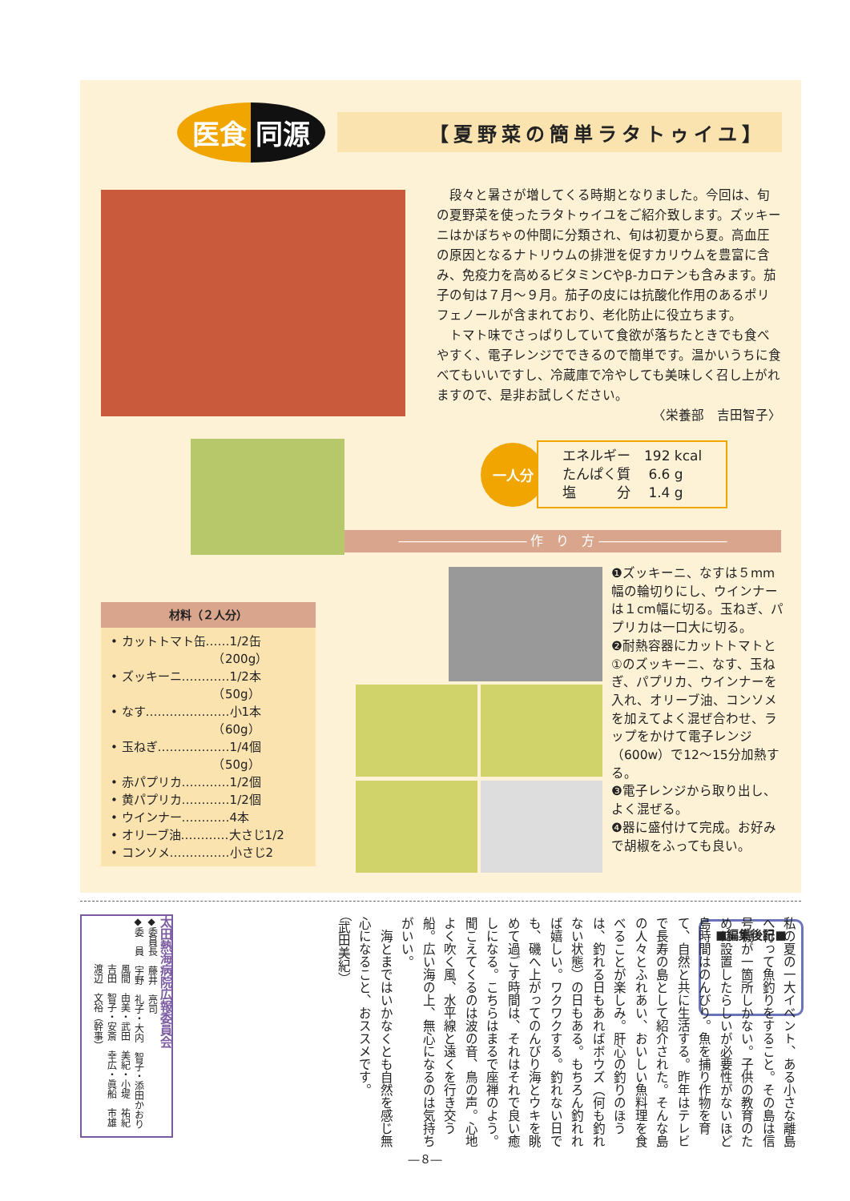医食 同源
【夏野菜の簡単ラタトゥイユ】
　段々と暑さが増してくる時期となりました。今回は、旬の夏野菜を使ったラタトゥイユをご紹介致します。ズッキーニはかぼちゃの仲間に分類され、旬は初夏から夏。高血圧の原因となるナトリウムの排泄を促すカリウムを豊富に含み、免疫力を高めるビタミンCやβ-カロテンも含みます。茄子の旬は７月～９月。茄子の皮には抗酸化作用のあるポリフェノールが含まれており、老化防止に役立ちます。
　トマト味でさっぱりしていて食欲が落ちたときでも食べやすく、電子レンジでできるので簡単です。温かいうちに食べてもいいですし、冷蔵庫で冷やしても美味しく召し上がれますので、是非お試しください。
〈栄養部　吉田智子〉
一人分
エネルギー　192 kcal
たんぱく質　 6.6 g
塩　　　分　 1.4 g
―――――――――― 作　り　方 ――――――――――
材料（２人分）
• カットトマト缶……1/2缶
　　　　　　　　　（200g）
• ズッキーニ…………1/2本
　　　　　　　　　（50g）
• なす…………………小1本
　　　　　　　　　（60g）
• 玉ねぎ………………1/4個
　　　　　　　　　（50g）
• 赤パプリカ…………1/2個
• 黄パプリカ…………1/2個
• ウインナー…………4本
• オリーブ油…………大さじ1/2
• コンソメ……………小さじ2
❶ズッキーニ、なすは５mm幅の輪切りにし、ウインナーは１cm幅に切る。玉ねぎ、パプリカは一口大に切る。
❷耐熱容器にカットトマトと①のズッキーニ、なす、玉ねぎ、パプリカ、ウインナーを入れ、オリーブ油、コンソメを加えてよく混ぜ合わせ、ラップをかけて電子レンジ（600w）で12～15分加熱する。
❸電子レンジから取り出し、よく混ぜる。
❹器に盛付けて完成。お好みで胡椒をふっても良い。
■編集後記■
私の夏の一大イベント、ある小さな離島へ行って魚釣りをすること。その島は信号機が一箇所しかない。子供の教育のために設置したらしいが必要性がないほど島時間はのんびり。魚を捕り作物を育て、自然と共に生活する。昨年はテレビで長寿の島として紹介された。そんな島の人々とふれあい、おいしい魚料理を食べることが楽しみ。肝心の釣りのほうは、釣れる日もあればボウズ（何も釣れない状態）の日もある。もちろん釣れれば嬉しい。ワクワクする。釣れない日でも、磯へ上がってのんびり海とウキを眺めて過ごす時間は、それはそれで良い癒しになる。こちらはまるで座禅のよう。聞こえてくるのは波の音、鳥の声。心地よく吹く風、水平線と遠くを行き交う船。広い海の上、無心になるのは気持ちがいい。
　海とまではいかなくとも自然を感じ無心になること、おススメです。
（武田美紀）
太田熱海病院広報委員会
◆委員長　藤井　亮司
◆委　員　宇野　礼子・大内　智子・添田かおり
　　　　　風間　由美・武田　美紀・小堤　祐紀
　　　　　吉田　智子・安斎　幸広・眞船　市雄
　　　　　渡辺　文裕（幹事）
―８―